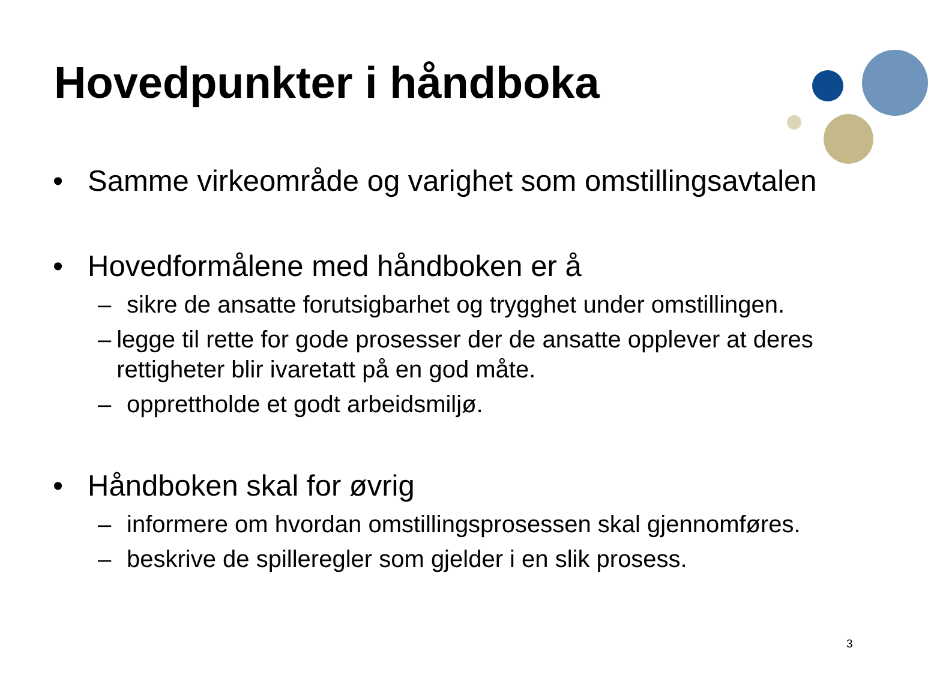Hovedpunkter i håndboka
• Samme virkeområde og varighet som omstillingsavtalen
• Hovedformålene med håndboken er å
– sikre de ansatte forutsigbarhet og trygghet under omstillingen.
– legge til rette for gode prosesser der de ansatte opplever at deres rettigheter blir ivaretatt på en god måte.
– opprettholde et godt arbeidsmiljø.
• Håndboken skal for øvrig
– informere om hvordan omstillingsprosessen skal gjennomføres.
– beskrive de spilleregler som gjelder i en slik prosess.
3